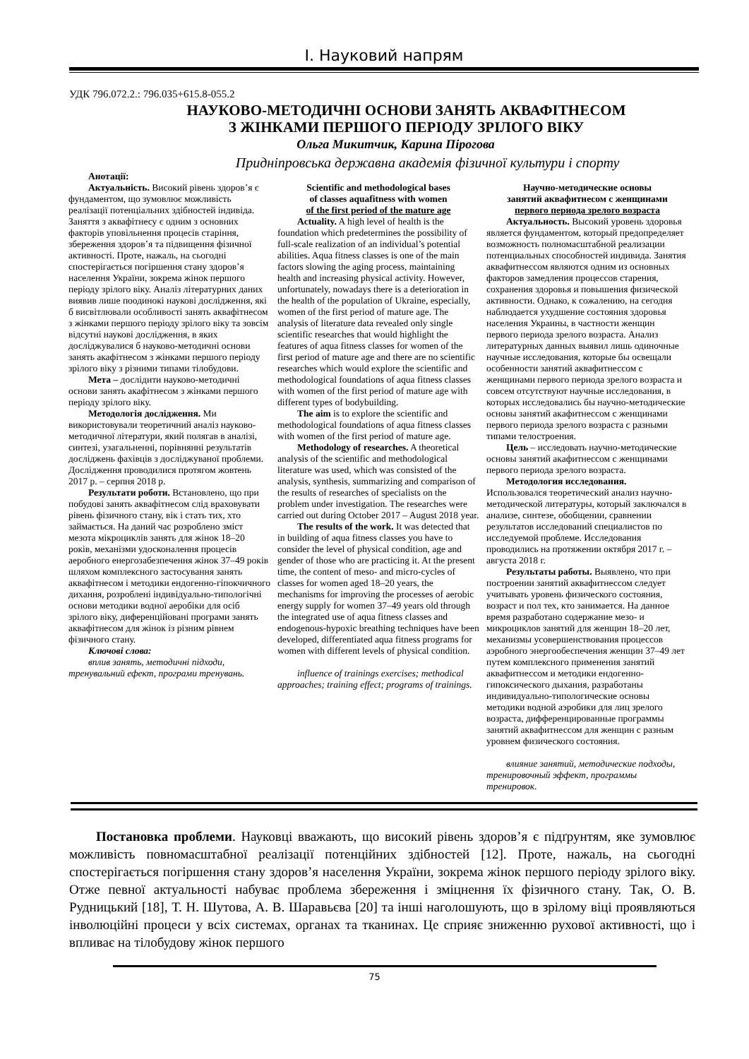І. Науковий напрям
УДК 796.072.2.: 796.035+615.8-055.2
НАУКОВО-МЕТОДИЧНІ ОСНОВИ ЗАНЯТЬ АКВАФІТНЕСОМ
З ЖІНКАМИ ПЕРШОГО ПЕРІОДУ ЗРІЛОГО ВІКУ
Ольга Микитчик, Карина Пірогова
Придніпровська державна академія фізичної культури і спорту
Анотації:
Актуальність. Високий рівень здоров’я є фундаментом, що зумовлює можливість реалізації потенціальних здібностей індивіда. Заняття з аквафітнесу є одним з основних факторів уповільнення процесів старіння, збереження здоров’я та підвищення фізичної активності. Проте, нажаль, на сьогодні спостерігається погіршення стану здоров’я населення України, зокрема жінок першого періоду зрілого віку. Аналіз літературних даних виявив лише поодинокі наукові дослідження, які б висвітлювали особливості занять аквафітнесом з жінками першого періоду зрілого віку та зовсім відсутні наукові дослідження, в яких досліджувалися б науково-методичні основи занять акафітнесом з жінками першого періоду зрілого віку з різними типами тілобудови.
Мета – дослідити науково-методичні основи занять акафітнесом з жінками першого періоду зрілого віку.
Методологія дослідження. Ми використовували теоретичний аналіз науково-методичної літератури, який полягав в аналізі, синтезі, узагальненні, порівнянні результатів досліджень фахівців з досліджуваної проблеми. Дослідження проводилися протягом жовтень 2017 р. – серпня 2018 р.
Результати роботи. Встановлено, що при побудові занять аквафітнесом слід враховувати рівень фізичного стану, вік і стать тих, хто займається. На даний час розроблено зміст мезота мікроциклів занять для жінок 18–20 років, механізми удосконалення процесів аеробного енергозабезпечення жінок 37–49 років шляхом комплексного застосування занять аквафітнесом і методики ендогенно-гіпокчичного дихання, розроблені індивідуально-типологічні основи методики водної аеробіки для осіб зрілого віку, диференційовані програми занять аквафітнесом для жінок із різним рівнем фізичного стану.
Ключові слова:
вплив занять, методичні підходи, тренувальний ефект, програми тренувань.
Scientific and methodological bases
of classes aquafitness with women
of the first period of the mature age
Actuality. A high level of health is the foundation which predetermines the possibility of full-scale realization of an individual’s potential abilities. Aqua fitness classes is one of the main factors slowing the aging process, maintaining health and increasing physical activity. However, unfortunately, nowadays there is a deterioration in the health of the population of Ukraine, especially, women of the first period of mature age. The analysis of literature data revealed only single scientific researches that would highlight the features of aqua fitness classes for women of the first period of mature age and there are no scientific researches which would explore the scientific and methodological foundations of aqua fitness classes with women of the first period of mature age with different types of bodybuilding.
The aim is to explore the scientific and methodological foundations of aqua fitness classes with women of the first period of mature age.
Methodology of researches. A theoretical analysis of the scientific and methodological literature was used, which was consisted of the analysis, synthesis, summarizing and comparison of the results of researches of specialists on the problem under investigation. The researches were carried out during October 2017 – August 2018 year.
The results of the work. It was detected that in building of aqua fitness classes you have to consider the level of physical condition, age and gender of those who are practicing it. At the present time, the content of meso- and micro-cycles of classes for women aged 18–20 years, the mechanisms for improving the processes of aerobic energy supply for women 37–49 years old through the integrated use of aqua fitness classes and endogenous-hypoxic breathing techniques have been developed, differentiated aqua fitness programs for women with different levels of physical condition.
influence of trainings exercises; methodical approaches; training effect; programs of trainings.
Научно-методические основы
занятий аквафитнесом с женщинами
первого периода зрелого возраста
Актуальность. Высокий уровень здоровья является фундаментом, который предопределяет возможность полномасштабной реализации потенциальных способностей индивида. Занятия аквафитнессом являются одним из основных факторов замедления процессов старения, сохранения здоровья и повышения физической активности. Однако, к сожалению, на сегодня наблюдается ухудшение состояния здоровья населения Украины, в частности женщин первого периода зрелого возраста. Анализ литературных данных выявил лишь одиночные научные исследования, которые бы освещали особенности занятий аквафитнессом с женщинами первого периода зрелого возраста и совсем отсутствуют научные исследования, в которых исследовались бы научно-методические основы занятий акафитнессом с женщинами первого периода зрелого возраста с разными типами телостроения.
Цель – исследовать научно-методические основы занятий акафитнессом с женщинами первого периода зрелого возраста.
Методология исследования. Использовался теоретический анализ научно-методической литературы, который заключался в анализе, синтезе, обобщении, сравнении результатов исследований специалистов по исследуемой проблеме. Исследования проводились на протяжении октября 2017 г. – августа 2018 г.
Результаты работы. Выявлено, что при построении занятий аквафитнессом следует учитывать уровень физического состояния, возраст и пол тех, кто занимается. На данное время разработано содержание мезо- и микроциклов занятий для женщин 18–20 лет, механизмы усовершенствования процессов аэробного энергообеспечения женщин 37–49 лет путем комплексного применения занятий аквафитнессом и методики ендогенно-гипоксического дыхания, разработаны индивидуально-типологические основы методики водной аэробики для лиц зрелого возраста, дифференцированные программы занятий аквафитнессом для женщин с разным уровнем физического состояния.
влияние занятий, методические подходы, тренировочный эффект, программы тренировок.
Постановка проблеми. Науковці вважають, що високий рівень здоров’я є підґрунтям, яке зумовлює можливість повномасштабної реалізації потенційних здібностей [12]. Проте, нажаль, на сьогодні спостерігається погіршення стану здоров’я населення України, зокрема жінок першого періоду зрілого віку. Отже певної актуальності набуває проблема збереження і зміцнення їх фізичного стану. Так, О. В. Рудницький [18], Т. Н. Шутова, А. В. Шаравьєва [20] та інші наголошують, що в зрілому віці проявляються інволюційні процеси у всіх системах, органах та тканинах. Це сприяє зниженню рухової активності, що і впливає на тілобудову жінок першого
75